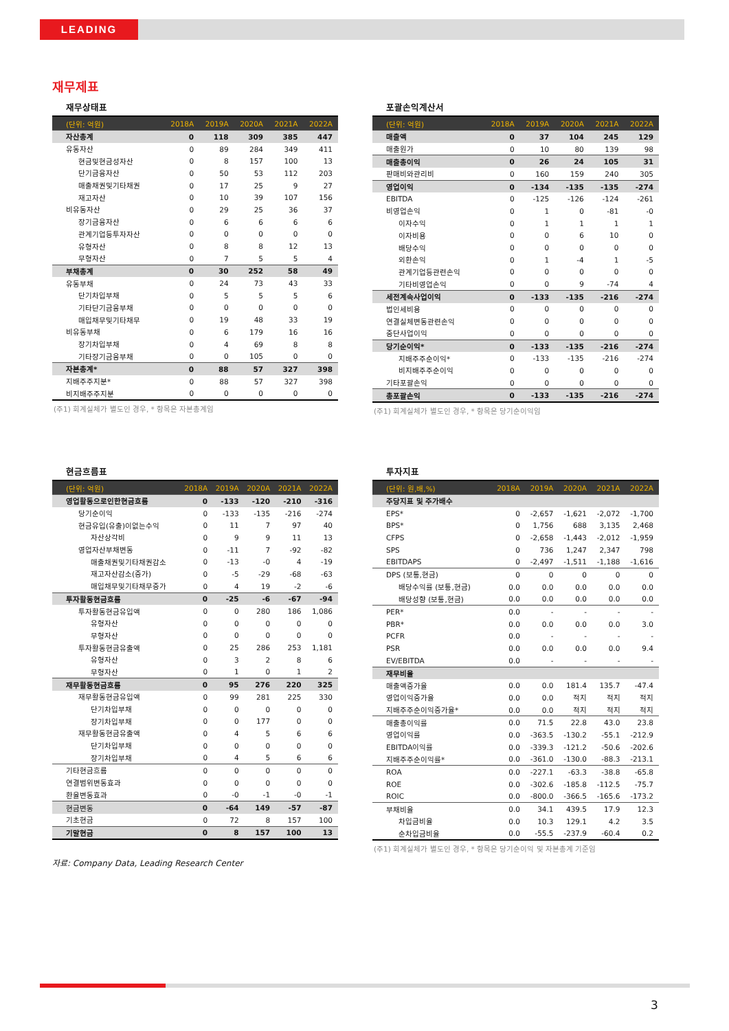LEADING
재무제표
재무상태표
| (단위: 억원) | 2018A | 2019A | 2020A | 2021A | 2022A |
| --- | --- | --- | --- | --- | --- |
| 자산총계 | 0 | 118 | 309 | 385 | 447 |
| 유동자산 | 0 | 89 | 284 | 349 | 411 |
| 현금및현금성자산 | 0 | 8 | 157 | 100 | 13 |
| 단기금융자산 | 0 | 50 | 53 | 112 | 203 |
| 매출채권및기타채권 | 0 | 17 | 25 | 9 | 27 |
| 재고자산 | 0 | 10 | 39 | 107 | 156 |
| 비유동자산 | 0 | 29 | 25 | 36 | 37 |
| 장기금융자산 | 0 | 6 | 6 | 6 | 6 |
| 관계기업등투자자산 | 0 | 0 | 0 | 0 | 0 |
| 유형자산 | 0 | 8 | 8 | 12 | 13 |
| 무형자산 | 0 | 7 | 5 | 5 | 4 |
| 부채총계 | 0 | 30 | 252 | 58 | 49 |
| 유동부채 | 0 | 24 | 73 | 43 | 33 |
| 단기차입부채 | 0 | 5 | 5 | 5 | 6 |
| 기타단기금융부채 | 0 | 0 | 0 | 0 | 0 |
| 매입채무및기타채무 | 0 | 19 | 48 | 33 | 19 |
| 비유동부채 | 0 | 6 | 179 | 16 | 16 |
| 장기차입부채 | 0 | 4 | 69 | 8 | 8 |
| 기타장기금융부채 | 0 | 0 | 105 | 0 | 0 |
| 자본총계* | 0 | 88 | 57 | 327 | 398 |
| 지배주주지분* | 0 | 88 | 57 | 327 | 398 |
| 비지배주주지분 | 0 | 0 | 0 | 0 | 0 |
(주1) 회계실체가 별도인 경우, * 항목은 자본총계임
포괄손익계산서
| (단위: 억원) | 2018A | 2019A | 2020A | 2021A | 2022A |
| --- | --- | --- | --- | --- | --- |
| 매출액 | 0 | 37 | 104 | 245 | 129 |
| 매출원가 | 0 | 10 | 80 | 139 | 98 |
| 매출총이익 | 0 | 26 | 24 | 105 | 31 |
| 판매비와관리비 | 0 | 160 | 159 | 240 | 305 |
| 영업이익 | 0 | -134 | -135 | -135 | -274 |
| EBITDA | 0 | -125 | -126 | -124 | -261 |
| 비영업손익 | 0 | 1 | 0 | -81 | -0 |
| 이자수익 | 0 | 1 | 1 | 1 | 1 |
| 이자비용 | 0 | 0 | 6 | 10 | 0 |
| 배당수익 | 0 | 0 | 0 | 0 | 0 |
| 외환손익 | 0 | 1 | -4 | 1 | -5 |
| 관계기업등관련손익 | 0 | 0 | 0 | 0 | 0 |
| 기타비영업손익 | 0 | 0 | 9 | -74 | 4 |
| 세전계속사업이익 | 0 | -133 | -135 | -216 | -274 |
| 법인세비용 | 0 | 0 | 0 | 0 | 0 |
| 연결실체변동관련손익 | 0 | 0 | 0 | 0 | 0 |
| 중단사업이익 | 0 | 0 | 0 | 0 | 0 |
| 당기순이익* | 0 | -133 | -135 | -216 | -274 |
| 지배주주순이익* | 0 | -133 | -135 | -216 | -274 |
| 비지배주주순이익 | 0 | 0 | 0 | 0 | 0 |
| 기타포괄손익 | 0 | 0 | 0 | 0 | 0 |
| 총포괄손익 | 0 | -133 | -135 | -216 | -274 |
(주1) 회계실체가 별도인 경우, * 항목은 당기순이익임
현금흐름표
| (단위: 억원) | 2018A | 2019A | 2020A | 2021A | 2022A |
| --- | --- | --- | --- | --- | --- |
| 영업활동으로인한현금흐름 | 0 | -133 | -120 | -210 | -316 |
| 당기순이익 | 0 | -133 | -135 | -216 | -274 |
| 현금유입(유출)이없는수익 | 0 | 11 | 7 | 97 | 40 |
| 자산상각비 | 0 | 9 | 9 | 11 | 13 |
| 영업자산부채변동 | 0 | -11 | 7 | -92 | -82 |
| 매출채권및기타채권감소 | 0 | -13 | -0 | 4 | -19 |
| 재고자산감소(증가) | 0 | -5 | -29 | -68 | -63 |
| 매입채무및기타채무증가 | 0 | 4 | 19 | -2 | -6 |
| 투자활동현금흐름 | 0 | -25 | -6 | -67 | -94 |
| 투자활동현금유입액 | 0 | 0 | 280 | 186 | 1,086 |
| 유형자산 | 0 | 0 | 0 | 0 | 0 |
| 무형자산 | 0 | 0 | 0 | 0 | 0 |
| 투자활동현금유출액 | 0 | 25 | 286 | 253 | 1,181 |
| 유형자산 | 0 | 3 | 2 | 8 | 6 |
| 무형자산 | 0 | 1 | 0 | 1 | 2 |
| 재무활동현금흐름 | 0 | 95 | 276 | 220 | 325 |
| 재무활동현금유입액 | 0 | 99 | 281 | 225 | 330 |
| 단기차입부채 | 0 | 0 | 0 | 0 | 0 |
| 장기차입부채 | 0 | 0 | 177 | 0 | 0 |
| 재무활동현금유출액 | 0 | 4 | 5 | 6 | 6 |
| 단기차입부채 | 0 | 0 | 0 | 0 | 0 |
| 장기차입부채 | 0 | 4 | 5 | 6 | 6 |
| 기타현금흐름 | 0 | 0 | 0 | 0 | 0 |
| 연결범위변동효과 | 0 | 0 | 0 | 0 | 0 |
| 환율변동효과 | 0 | -0 | -1 | -0 | -1 |
| 현금변동 | 0 | -64 | 149 | -57 | -87 |
| 기초현금 | 0 | 72 | 8 | 157 | 100 |
| 기말현금 | 0 | 8 | 157 | 100 | 13 |
자료: Company Data, Leading Research Center
투자지표
| (단위: 원,배,%) | 2018A | 2019A | 2020A | 2021A | 2022A |
| --- | --- | --- | --- | --- | --- |
| 주당지표 및 주가배수 | | | | | |
| EPS* | 0 | -2,657 | -1,621 | -2,072 | -1,700 |
| BPS* | 0 | 1,756 | 688 | 3,135 | 2,468 |
| CFPS | 0 | -2,658 | -1,443 | -2,012 | -1,959 |
| SPS | 0 | 736 | 1,247 | 2,347 | 798 |
| EBITDAPS | 0 | -2,497 | -1,511 | -1,188 | -1,616 |
| DPS (보통,현금) | 0 | 0 | 0 | 0 | 0 |
| 배당수익률 (보통,현금) | 0.0 | 0.0 | 0.0 | 0.0 | 0.0 |
| 배당성향 (보통,현금) | 0.0 | 0.0 | 0.0 | 0.0 | 0.0 |
| PER* | 0.0 | - | - | - | - |
| PBR* | 0.0 | 0.0 | 0.0 | 0.0 | 3.0 |
| PCFR | 0.0 | - | - | - | - |
| PSR | 0.0 | 0.0 | 0.0 | 0.0 | 9.4 |
| EV/EBITDA | 0.0 | - | - | - | - |
| 재무비율 | | | | | |
| 매출액증가율 | 0.0 | 0.0 | 181.4 | 135.7 | -47.4 |
| 영업이익증가율 | 0.0 | 0.0 | 적지 | 적지 | 적지 |
| 지배주주순이익증가율* | 0.0 | 0.0 | 적지 | 적지 | 적지 |
| 매출총이익률 | 0.0 | 71.5 | 22.8 | 43.0 | 23.8 |
| 영업이익률 | 0.0 | -363.5 | -130.2 | -55.1 | -212.9 |
| EBITDA이익률 | 0.0 | -339.3 | -121.2 | -50.6 | -202.6 |
| 지배주주순이익률* | 0.0 | -361.0 | -130.0 | -88.3 | -213.1 |
| ROA | 0.0 | -227.1 | -63.3 | -38.8 | -65.8 |
| ROE | 0.0 | -302.6 | -185.8 | -112.5 | -75.7 |
| ROIC | 0.0 | -800.0 | -366.5 | -165.6 | -173.2 |
| 부채비율 | 0.0 | 34.1 | 439.5 | 17.9 | 12.3 |
| 차입금비율 | 0.0 | 10.3 | 129.1 | 4.2 | 3.5 |
| 순차입금비율 | 0.0 | -55.5 | -237.9 | -60.4 | 0.2 |
(주1) 회계실체가 별도인 경우, * 항목은 당기순이익 및 자본총계 기준임
3